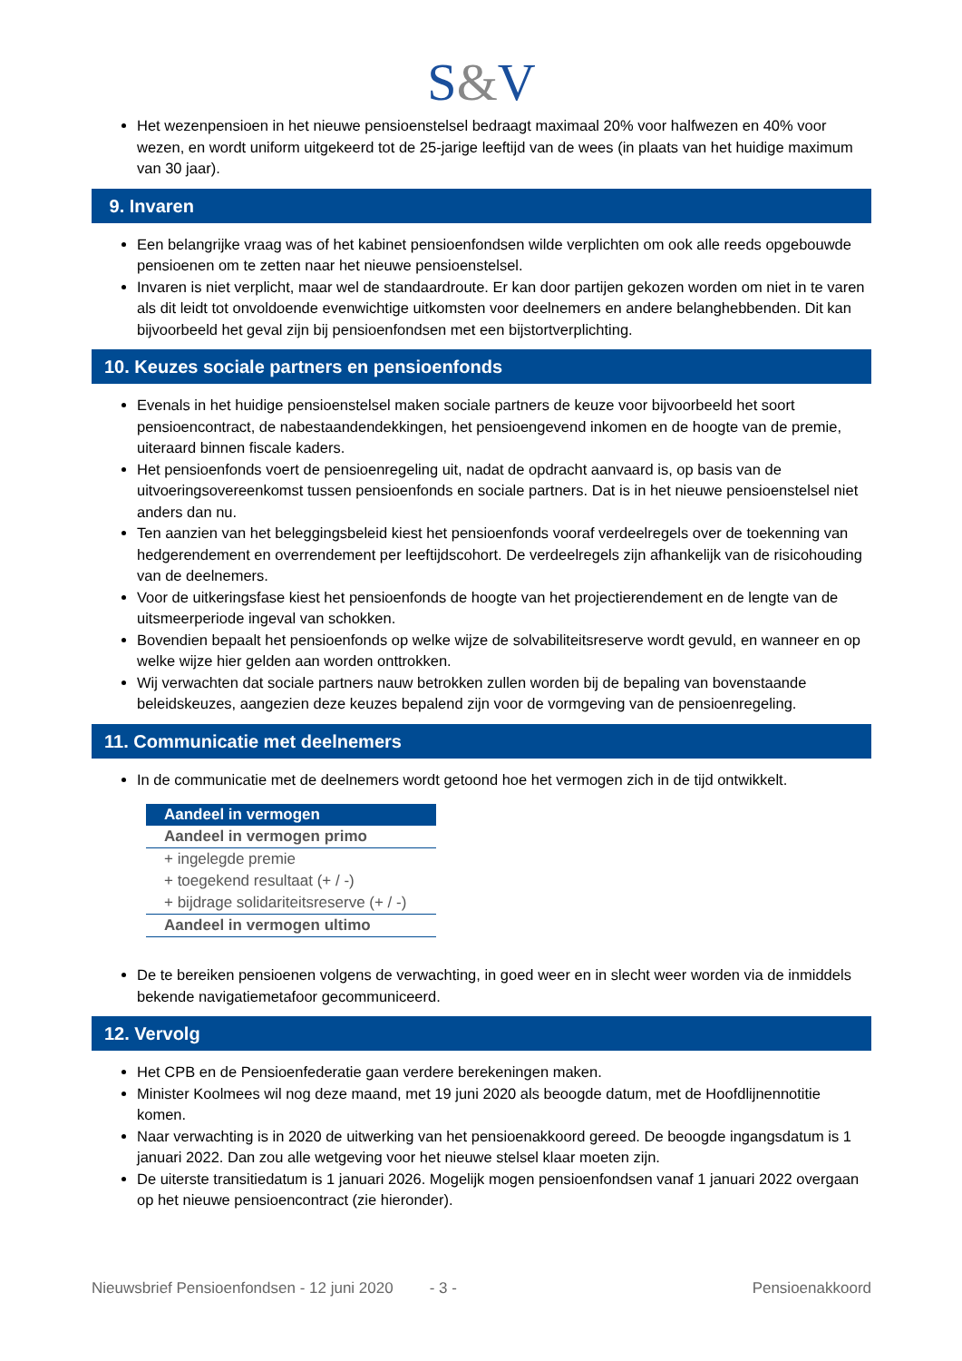S&V
Het wezenpensioen in het nieuwe pensioenstelsel bedraagt maximaal 20% voor halfwezen en 40% voor wezen, en wordt uniform uitgekeerd tot de 25-jarige leeftijd van de wees (in plaats van het huidige maximum van 30 jaar).
9. Invaren
Een belangrijke vraag was of het kabinet pensioenfondsen wilde verplichten om ook alle reeds opgebouwde pensioenen om te zetten naar het nieuwe pensioenstelsel.
Invaren is niet verplicht, maar wel de standaardroute. Er kan door partijen gekozen worden om niet in te varen als dit leidt tot onvoldoende evenwichtige uitkomsten voor deelnemers en andere belanghebbenden. Dit kan bijvoorbeeld het geval zijn bij pensioenfondsen met een bijstortverplichting.
10. Keuzes sociale partners en pensioenfonds
Evenals in het huidige pensioenstelsel maken sociale partners de keuze voor bijvoorbeeld het soort pensioencontract, de nabestaandendekkingen, het pensioengevend inkomen en de hoogte van de premie, uiteraard binnen fiscale kaders.
Het pensioenfonds voert de pensioenregeling uit, nadat de opdracht aanvaard is, op basis van de uitvoeringsovereenkomst tussen pensioenfonds en sociale partners. Dat is in het nieuwe pensioenstelsel niet anders dan nu.
Ten aanzien van het beleggingsbeleid kiest het pensioenfonds vooraf verdeelregels over de toekenning van hedgerendement en overrendement per leeftijdscohort. De verdeelregels zijn afhankelijk van de risicohouding van de deelnemers.
Voor de uitkeringsfase kiest het pensioenfonds de hoogte van het projectierendement en de lengte van de uitsmeerperiode ingeval van schokken.
Bovendien bepaalt het pensioenfonds op welke wijze de solvabiliteitsreserve wordt gevuld, en wanneer en op welke wijze hier gelden aan worden onttrokken.
Wij verwachten dat sociale partners nauw betrokken zullen worden bij de bepaling van bovenstaande beleidskeuzes, aangezien deze keuzes bepalend zijn voor de vormgeving van de pensioenregeling.
11. Communicatie met deelnemers
In de communicatie met de deelnemers wordt getoond hoe het vermogen zich in de tijd ontwikkelt.
| Aandeel in vermogen |
| --- |
| Aandeel in vermogen primo |
| + ingelegde premie |
| + toegekend resultaat (+ / -) |
| + bijdrage solidariteitsreserve (+ / -) |
| Aandeel in vermogen ultimo |
De te bereiken pensioenen volgens de verwachting, in goed weer en in slecht weer worden via de inmiddels bekende navigatiemetafoor gecommuniceerd.
12. Vervolg
Het CPB en de Pensioenfederatie gaan verdere berekeningen maken.
Minister Koolmees wil nog deze maand, met 19 juni 2020 als beoogde datum, met de Hoofdlijnennotitie komen.
Naar verwachting is in 2020 de uitwerking van het pensioenakkoord gereed. De beoogde ingangsdatum is 1 januari 2022. Dan zou alle wetgeving voor het nieuwe stelsel klaar moeten zijn.
De uiterste transitiedatum is 1 januari 2026. Mogelijk mogen pensioenfondsen vanaf 1 januari 2022 overgaan op het nieuwe pensioencontract (zie hieronder).
Nieuwsbrief Pensioenfondsen - 12 juni 2020 - 3 - Pensioenakkoord